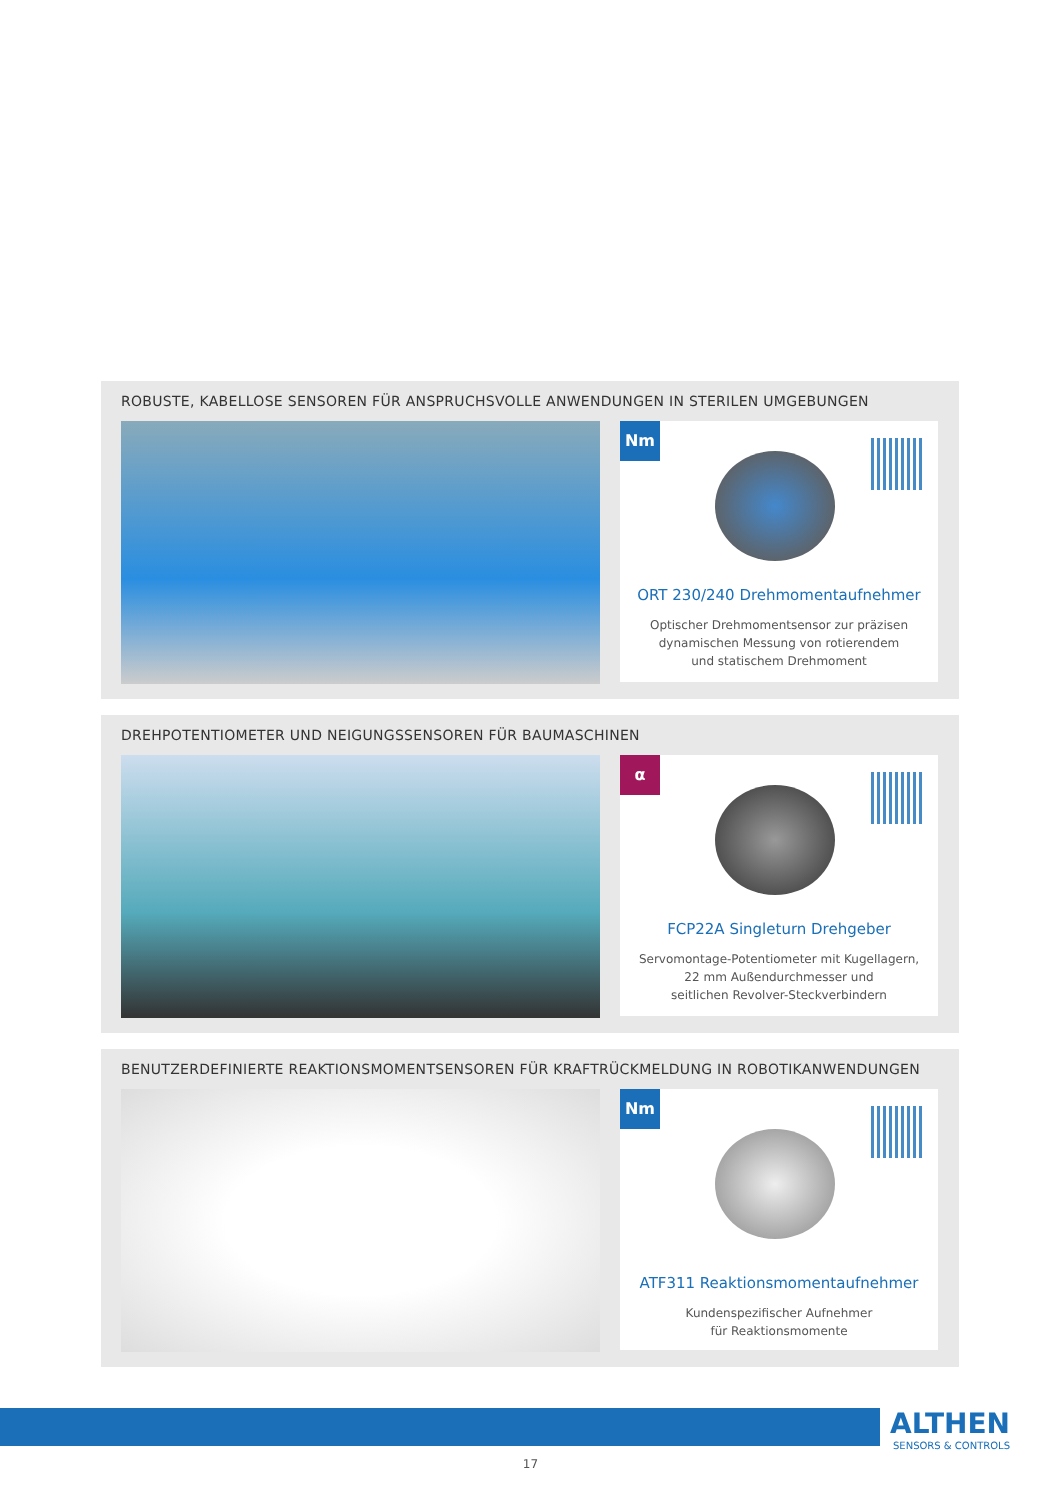ROBUSTE, KABELLOSE SENSOREN FÜR ANSPRUCHSVOLLE ANWENDUNGEN IN STERILEN UMGEBUNGEN
Nm
ORT 230/240 Drehmomentaufnehmer
Optischer Drehmomentsensor zur präzisen
dynamischen Messung von rotierendem
und statischem Drehmoment
DREHPOTENTIOMETER UND NEIGUNGSSENSOREN FÜR BAUMASCHINEN
α
FCP22A Singleturn Drehgeber
Servomontage-Potentiometer mit Kugellagern,
22 mm Außendurchmesser und
seitlichen Revolver-Steckverbindern
BENUTZERDEFINIERTE REAKTIONSMOMENTSENSOREN FÜR KRAFTRÜCKMELDUNG IN ROBOTIKANWENDUNGEN
Nm
ATF311 Reaktionsmomentaufnehmer
Kundenspezifischer Aufnehmer
für Reaktionsmomente
ALTHEN
SENSORS & CONTROLS
17